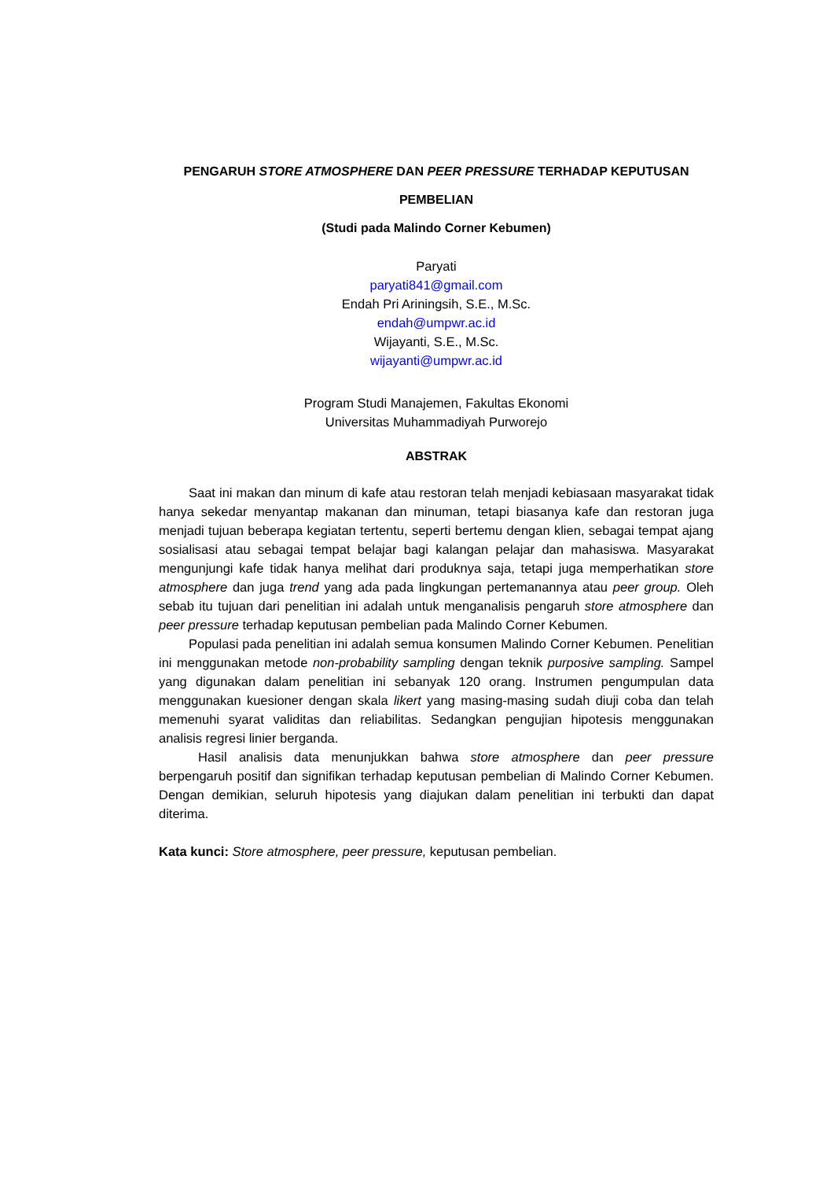PENGARUH STORE ATMOSPHERE DAN PEER PRESSURE TERHADAP KEPUTUSAN
PEMBELIAN
(Studi pada Malindo Corner Kebumen)
Paryati
paryati841@gmail.com
Endah Pri Ariningsih, S.E., M.Sc.
endah@umpwr.ac.id
Wijayanti, S.E., M.Sc.
wijayanti@umpwr.ac.id
Program Studi Manajemen, Fakultas Ekonomi
Universitas Muhammadiyah Purworejo
ABSTRAK
Saat ini makan dan minum di kafe atau restoran telah menjadi kebiasaan masyarakat tidak hanya sekedar menyantap makanan dan minuman, tetapi biasanya kafe dan restoran juga menjadi tujuan beberapa kegiatan tertentu, seperti bertemu dengan klien, sebagai tempat ajang sosialisasi atau sebagai tempat belajar bagi kalangan pelajar dan mahasiswa. Masyarakat mengunjungi kafe tidak hanya melihat dari produknya saja, tetapi juga memperhatikan store atmosphere dan juga trend yang ada pada lingkungan pertemanannya atau peer group. Oleh sebab itu tujuan dari penelitian ini adalah untuk menganalisis pengaruh store atmosphere dan peer pressure terhadap keputusan pembelian pada Malindo Corner Kebumen.
Populasi pada penelitian ini adalah semua konsumen Malindo Corner Kebumen. Penelitian ini menggunakan metode non-probability sampling dengan teknik purposive sampling. Sampel yang digunakan dalam penelitian ini sebanyak 120 orang. Instrumen pengumpulan data menggunakan kuesioner dengan skala likert yang masing-masing sudah diuji coba dan telah memenuhi syarat validitas dan reliabilitas. Sedangkan pengujian hipotesis menggunakan analisis regresi linier berganda.
Hasil analisis data menunjukkan bahwa store atmosphere dan peer pressure berpengaruh positif dan signifikan terhadap keputusan pembelian di Malindo Corner Kebumen. Dengan demikian, seluruh hipotesis yang diajukan dalam penelitian ini terbukti dan dapat diterima.
Kata kunci: Store atmosphere, peer pressure, keputusan pembelian.